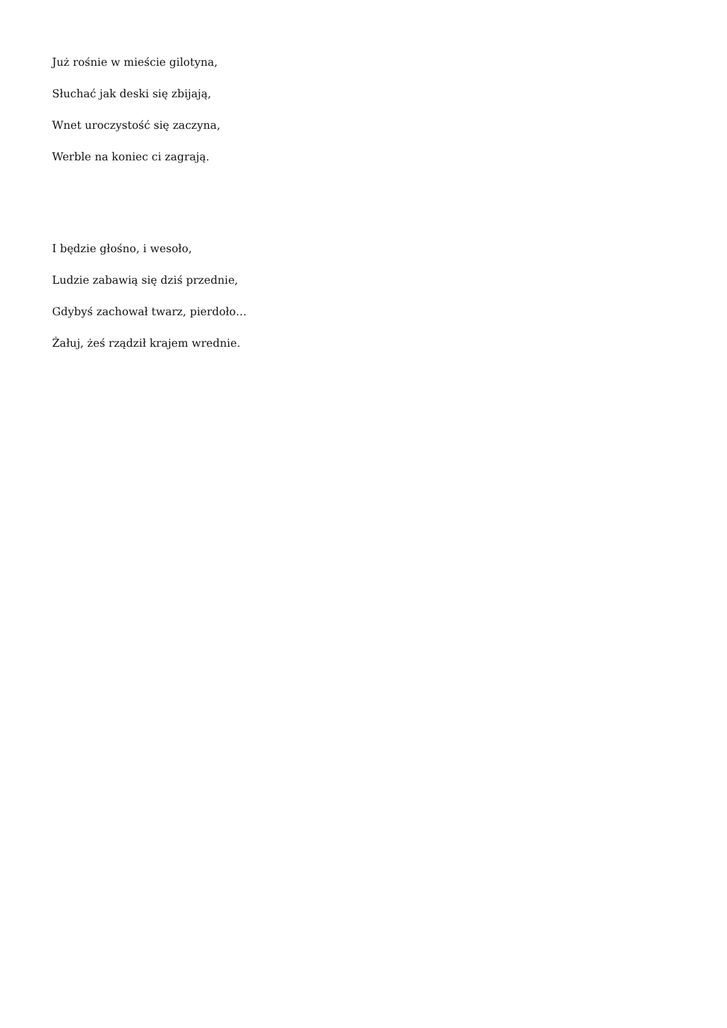Już rośnie w mieście gilotyna,
Słuchać jak deski się zbijają,
Wnet uroczystość się zaczyna,
Werble na koniec ci zagrają.
I będzie głośno, i wesoło,
Ludzie zabawią się dziś przednie,
Gdybyś zachował twarz, pierdoło…
Żałuj, żeś rządził krajem wrednie.